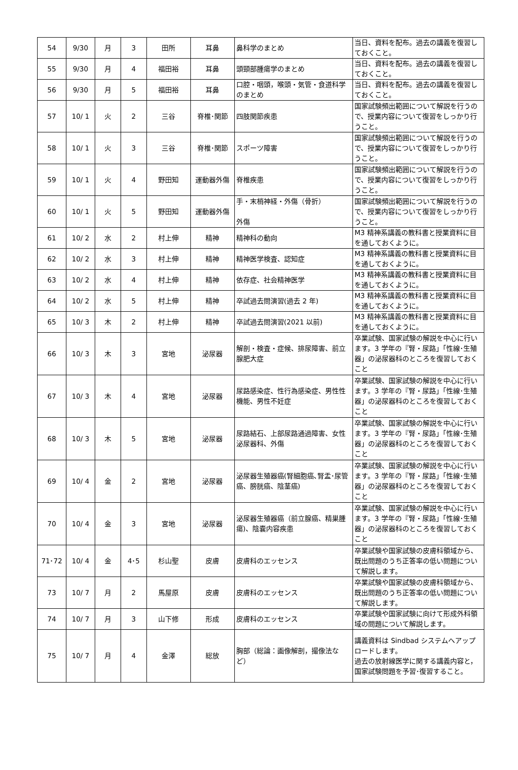| 54 | 9/30 | 月 | 3 | 田所 | 耳鼻 | 鼻科学のまとめ | 当日、資料を配布。過去の講義を復習しておくこと。 |
| 55 | 9/30 | 月 | 4 | 福田裕 | 耳鼻 | 頭頸部腫瘍学のまとめ | 当日、資料を配布。過去の講義を復習しておくこと。 |
| 56 | 9/30 | 月 | 5 | 福田裕 | 耳鼻 | 口腔・咽頭，喉頭・気管・食道科学のまとめ | 当日、資料を配布。過去の講義を復習しておくこと。 |
| 57 | 10/ 1 | 火 | 2 | 三谷 | 脊椎･関節 | 四肢関節疾患 | 国家試験頻出範囲について解説を行うので、授業内容について復習をしっかり行うこと。 |
| 58 | 10/ 1 | 火 | 3 | 三谷 | 脊椎･関節 | スポーツ障害 | 国家試験頻出範囲について解説を行うので、授業内容について復習をしっかり行うこと。 |
| 59 | 10/ 1 | 火 | 4 | 野田知 | 運動器外傷 | 脊椎疾患 | 国家試験頻出範囲について解説を行うので、授業内容について復習をしっかり行うこと。 |
| 60 | 10/ 1 | 火 | 5 | 野田知 | 運動器外傷 | 手・末梢神経・外傷（骨折） 外傷 | 国家試験頻出範囲について解説を行うので、授業内容について復習をしっかり行うこと。 |
| 61 | 10/ 2 | 水 | 2 | 村上伸 | 精神 | 精神科の動向 | M3 精神系講義の教科書と授業資料に目を通しておくように。 |
| 62 | 10/ 2 | 水 | 3 | 村上伸 | 精神 | 精神医学検査、認知症 | M3 精神系講義の教科書と授業資料に目を通しておくように。 |
| 63 | 10/ 2 | 水 | 4 | 村上伸 | 精神 | 依存症、社会精神医学 | M3 精神系講義の教科書と授業資料に目を通しておくように。 |
| 64 | 10/ 2 | 水 | 5 | 村上伸 | 精神 | 卒試過去問演習(過去 2 年) | M3 精神系講義の教科書と授業資料に目を通しておくように。 |
| 65 | 10/ 3 | 木 | 2 | 村上伸 | 精神 | 卒試過去問演習(2021 以前) | M3 精神系講義の教科書と授業資料に目を通しておくように。 |
| 66 | 10/ 3 | 木 | 3 | 宮地 | 泌尿器 | 解剖・検査・症候、排尿障害、前立腺肥大症 | 卒業試験、国家試験の解説を中心に行います。3 学年の『腎・尿路」「性線･生殖器」の泌尿器科のところを復習しておくこと |
| 67 | 10/ 3 | 木 | 4 | 宮地 | 泌尿器 | 尿路感染症、性行為感染症、男性性機能、男性不妊症 | 卒業試験、国家試験の解説を中心に行います。3 学年の『腎・尿路」「性線･生殖器」の泌尿器科のところを復習しておくこと |
| 68 | 10/ 3 | 木 | 5 | 宮地 | 泌尿器 | 尿路結石、上部尿路通過障害、女性泌尿器科、外傷 | 卒業試験、国家試験の解説を中心に行います。3 学年の『腎・尿路」「性線･生殖器」の泌尿器科のところを復習しておくこと |
| 69 | 10/ 4 | 金 | 2 | 宮地 | 泌尿器 | 泌尿器生殖器癌(腎細胞癌､腎盂･尿管癌、膀胱癌、陰茎癌) | 卒業試験、国家試験の解説を中心に行います。3 学年の『腎・尿路」「性線･生殖器」の泌尿器科のところを復習しておくこと |
| 70 | 10/ 4 | 金 | 3 | 宮地 | 泌尿器 | 泌尿器生殖器癌（前立腺癌、精巣腫瘍)、陰嚢内容疾患 | 卒業試験、国家試験の解説を中心に行います。3 学年の『腎・尿路」「性線･生殖器」の泌尿器科のところを復習しておくこと |
| 71･72 | 10/ 4 | 金 | 4･5 | 杉山聖 | 皮膚 | 皮膚科のエッセンス | 卒業試験や国家試験の皮膚科領域から、既出問題のうち正答率の低い問題について解説します。 |
| 73 | 10/ 7 | 月 | 2 | 馬屋原 | 皮膚 | 皮膚科のエッセンス | 卒業試験や国家試験の皮膚科領域から、既出問題のうち正答率の低い問題について解説します。 |
| 74 | 10/ 7 | 月 | 3 | 山下修 | 形成 | 皮膚科のエッセンス | 卒業試験や国家試験に向けて形成外科領域の問題について解説します。 |
| 75 | 10/ 7 | 月 | 4 | 金澤 | 総放 | 胸部（総論：画像解剖，撮像法など） | 講義資料は Sindbad システムへアップロードします。 過去の放射線医学に関する講義内容と，国家試験問題を予習･復習すること。 |